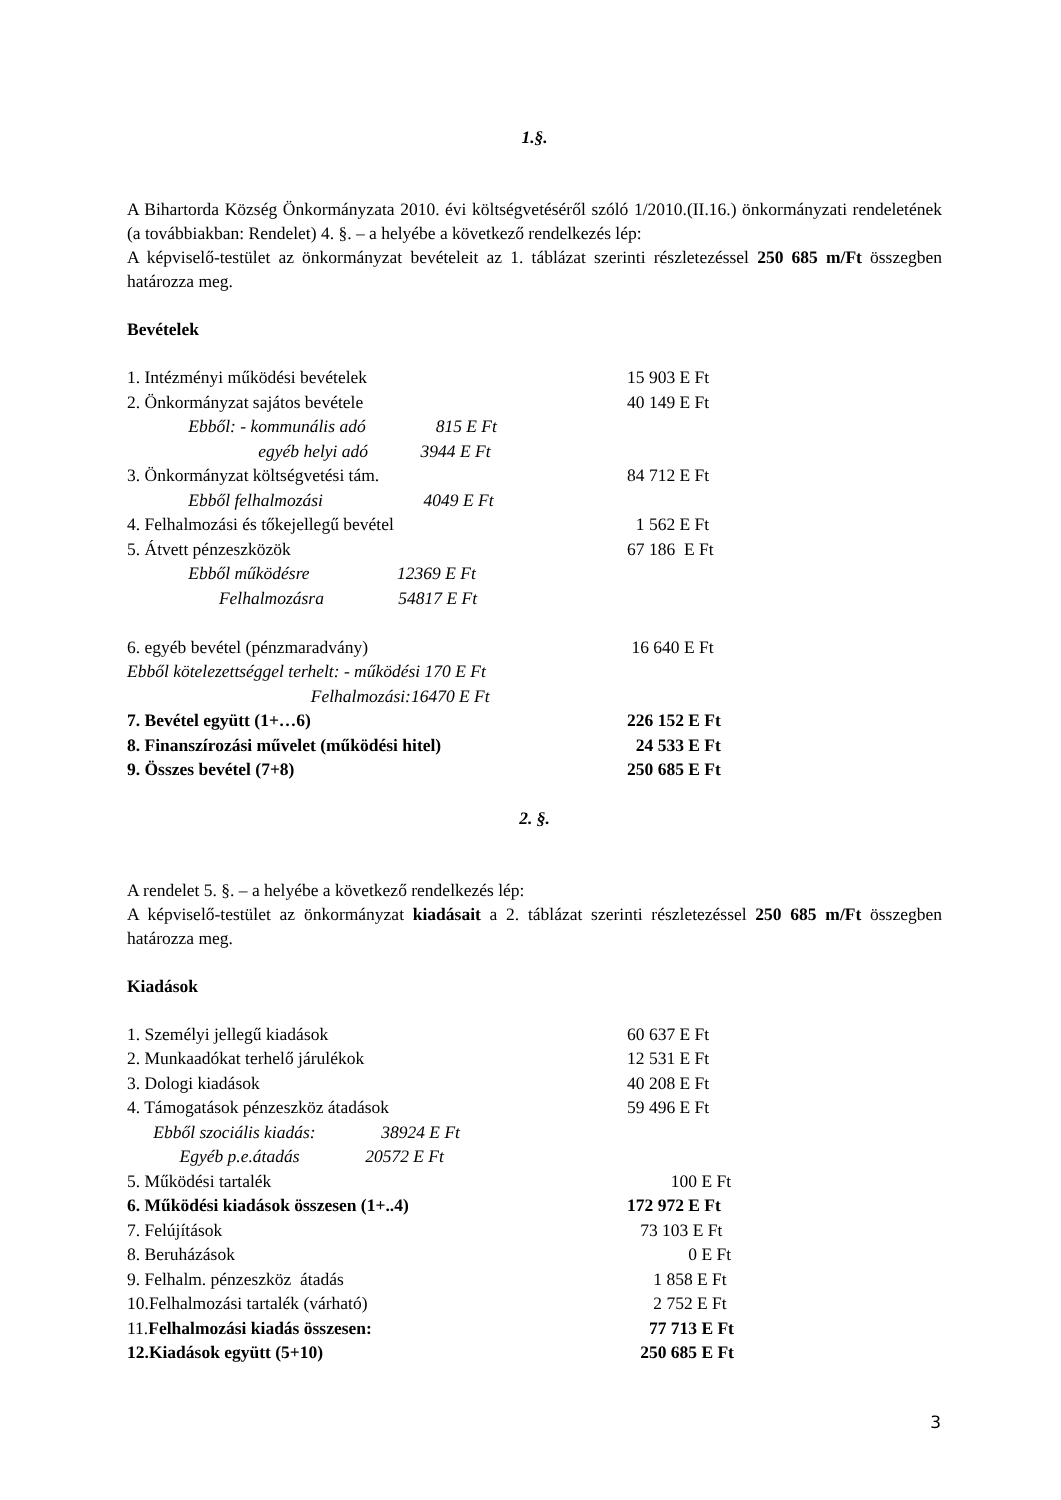1.§.
A Bihartorda Község Önkormányzata 2010. évi költségvetéséről szóló 1/2010.(II.16.) önkormányzati rendeletének (a továbbiakban: Rendelet) 4. §. – a helyébe a következő rendelkezés lép:
A képviselő-testület az önkormányzat bevételeit az 1. táblázat szerinti részletezéssel 250 685 m/Ft összegben határozza meg.
Bevételek
| 1. Intézményi működési bevételek | 15 903 E Ft |
| 2. Önkormányzat sajátos bevétele | 40 149 E Ft |
| Ebből: - kommunális adó 815 E Ft | |
| egyéb helyi adó 3944 E Ft | |
| 3. Önkormányzat költségvetési tám. | 84 712 E Ft |
| Ebből felhalmozási 4049 E Ft | |
| 4. Felhalmozási és tőkejellegű bevétel | 1 562 E Ft |
| 5. Átvett pénzeszközök | 67 186 E Ft |
| Ebből működésre 12369 E Ft | |
| Felhalmozásra 54817 E Ft | |
| 6. egyéb bevétel (pénzmaradvány) | 16 640 E Ft |
| Ebből kötelezettséggel terhelt: - működési 170 E Ft | |
| Felhalmozási:16470 E Ft | |
| 7. Bevétel együtt (1+…6) | 226 152 E Ft |
| 8. Finanszírozási művelet (működési hitel) | 24 533 E Ft |
| 9. Összes bevétel (7+8) | 250 685 E Ft |
2. §.
A rendelet 5. §. – a helyébe a következő rendelkezés lép:
A képviselő-testület az önkormányzat kiadásait a 2. táblázat szerinti részletezéssel 250 685 m/Ft összegben határozza meg.
Kiadások
| 1. Személyi jellegű kiadások | 60 637 E Ft |
| 2. Munkaadókat terhelő járulékok | 12 531 E Ft |
| 3. Dologi kiadások | 40 208 E Ft |
| 4. Támogatások pénzeszköz átadások | 59 496 E Ft |
| Ebből szociális kiadás: 38924 E Ft | |
| Egyéb p.e.átadás 20572 E Ft | |
| 5. Működési tartalék | 100 E Ft |
| 6. Működési kiadások összesen (1+..4) | 172 972 E Ft |
| 7. Felújítások | 73 103 E Ft |
| 8. Beruházások | 0 E Ft |
| 9. Felhalm. pénzeszköz átadás | 1 858 E Ft |
| 10.Felhalmozási tartalék (várható) | 2 752 E Ft |
| 11. Felhalmozási kiadás összesen: | 77 713 E Ft |
| 12.Kiadások együtt (5+10) | 250 685 E Ft |
3